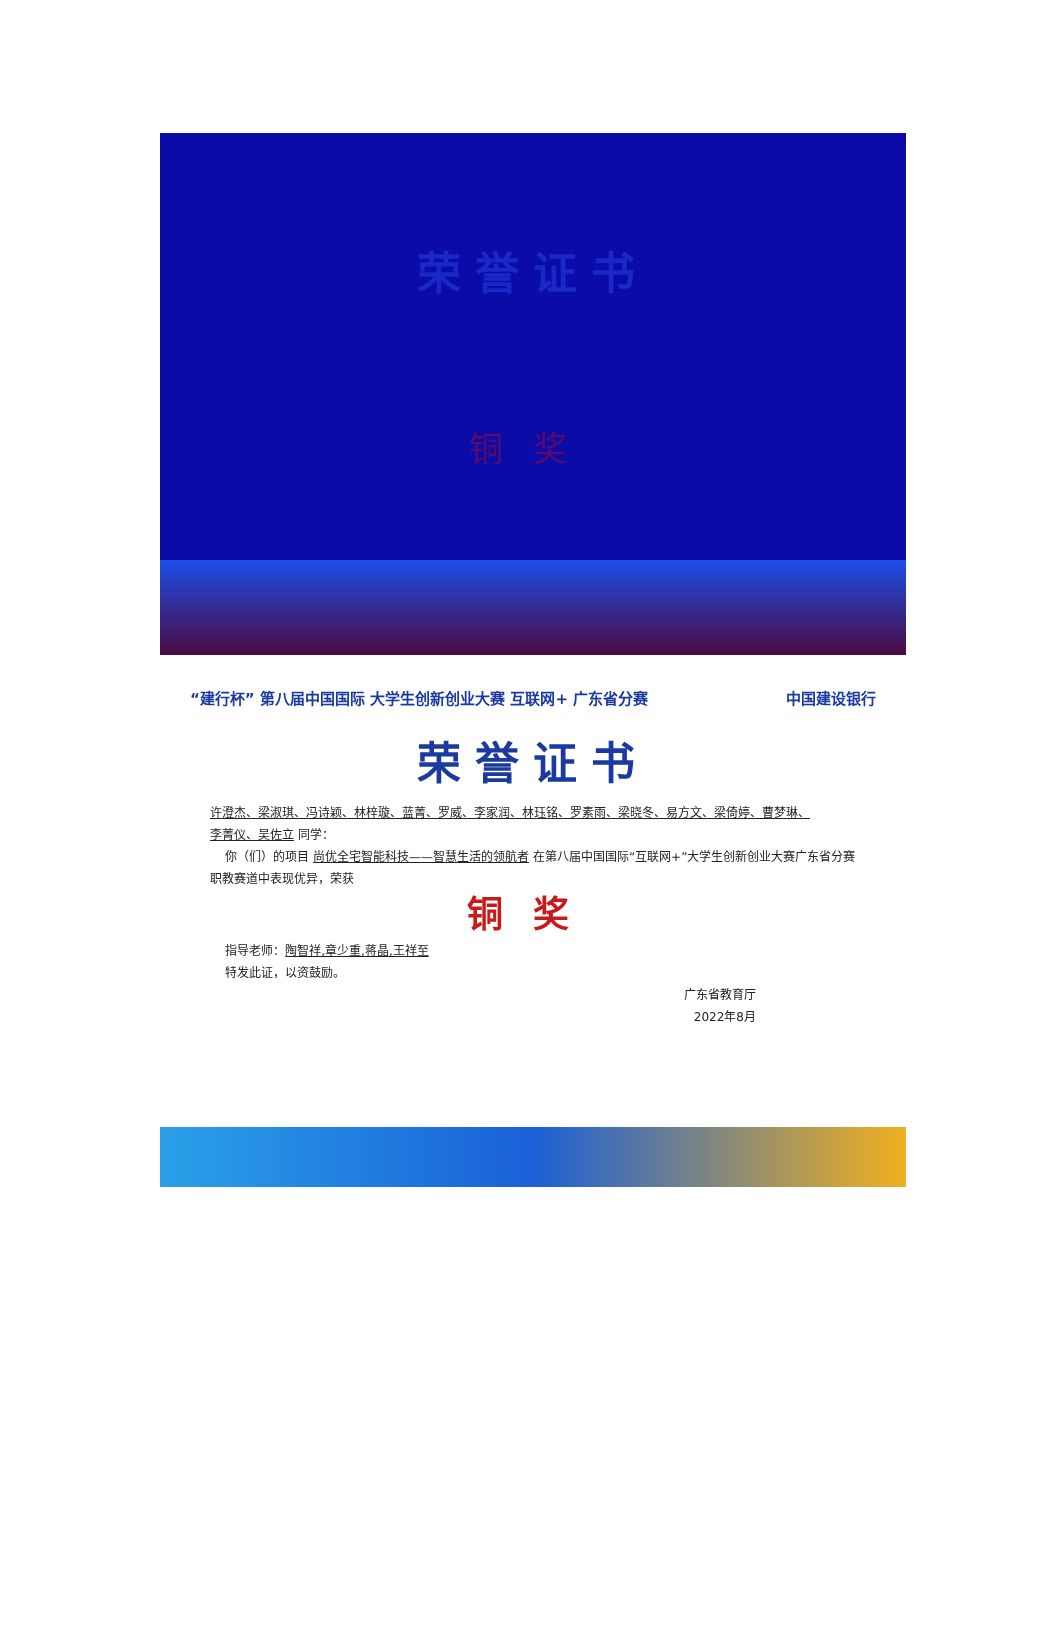荣誉证书
铜奖
“建行杯” 第八届中国国际 大学生创新创业大赛 互联网+ 广东省分赛
中国建设银行
荣誉证书
许澄杰、梁淑琪、冯诗颖、林梓璇、蓝菁、罗威、李家润、林珏铭、罗素雨、梁晓冬、易方文、梁倚婷、曹梦琳、
李菁仪、吴佐立 同学：
你（们）的项目 尚优全宅智能科技——智慧生活的领航者 在第八届中国国际“互联网+”大学生创新创业大赛广东省分赛职教赛道中表现优异，荣获
铜奖
指导老师：陶智祥,章少重,蒋晶,王祥至
特发此证，以资鼓励。
广东省教育厅
2022年8月